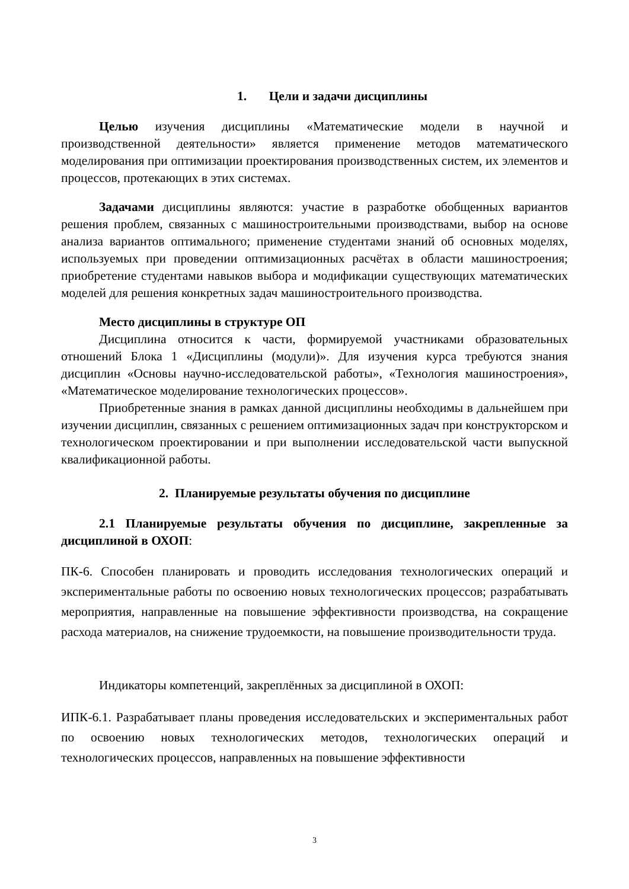1. Цели и задачи дисциплины
Целью изучения дисциплины «Математические модели в научной и производственной деятельности» является применение методов математического моделирования при оптимизации проектирования производственных систем, их элементов и процессов, протекающих в этих системах.
Задачами дисциплины являются: участие в разработке обобщенных вариантов решения проблем, связанных с машиностроительными производствами, выбор на основе анализа вариантов оптимального; применение студентами знаний об основных моделях, используемых при проведении оптимизационных расчётах в области машиностроения; приобретение студентами навыков выбора и модификации существующих математических моделей для решения конкретных задач машиностроительного производства.
Место дисциплины в структуре ОП
Дисциплина относится к части, формируемой участниками образовательных отношений Блока 1 «Дисциплины (модули)». Для изучения курса требуются знания дисциплин «Основы научно-исследовательской работы», «Технология машиностроения», «Математическое моделирование технологических процессов».
Приобретенные знания в рамках данной дисциплины необходимы в дальнейшем при изучении дисциплин, связанных с решением оптимизационных задач при конструкторском и технологическом проектировании и при выполнении исследовательской части выпускной квалификационной работы.
2. Планируемые результаты обучения по дисциплине
2.1 Планируемые результаты обучения по дисциплине, закрепленные за дисциплиной в ОХОП:
ПК-6. Способен планировать и проводить исследования технологических операций и экспериментальные работы по освоению новых технологических процессов; разрабатывать мероприятия, направленные на повышение эффективности производства, на сокращение расхода материалов, на снижение трудоемкости, на повышение производительности труда.
Индикаторы компетенций, закреплённых за дисциплиной в ОХОП:
ИПК-6.1. Разрабатывает планы проведения исследовательских и экспериментальных работ по освоению новых технологических методов, технологических операций и технологических процессов, направленных на повышение эффективности
3